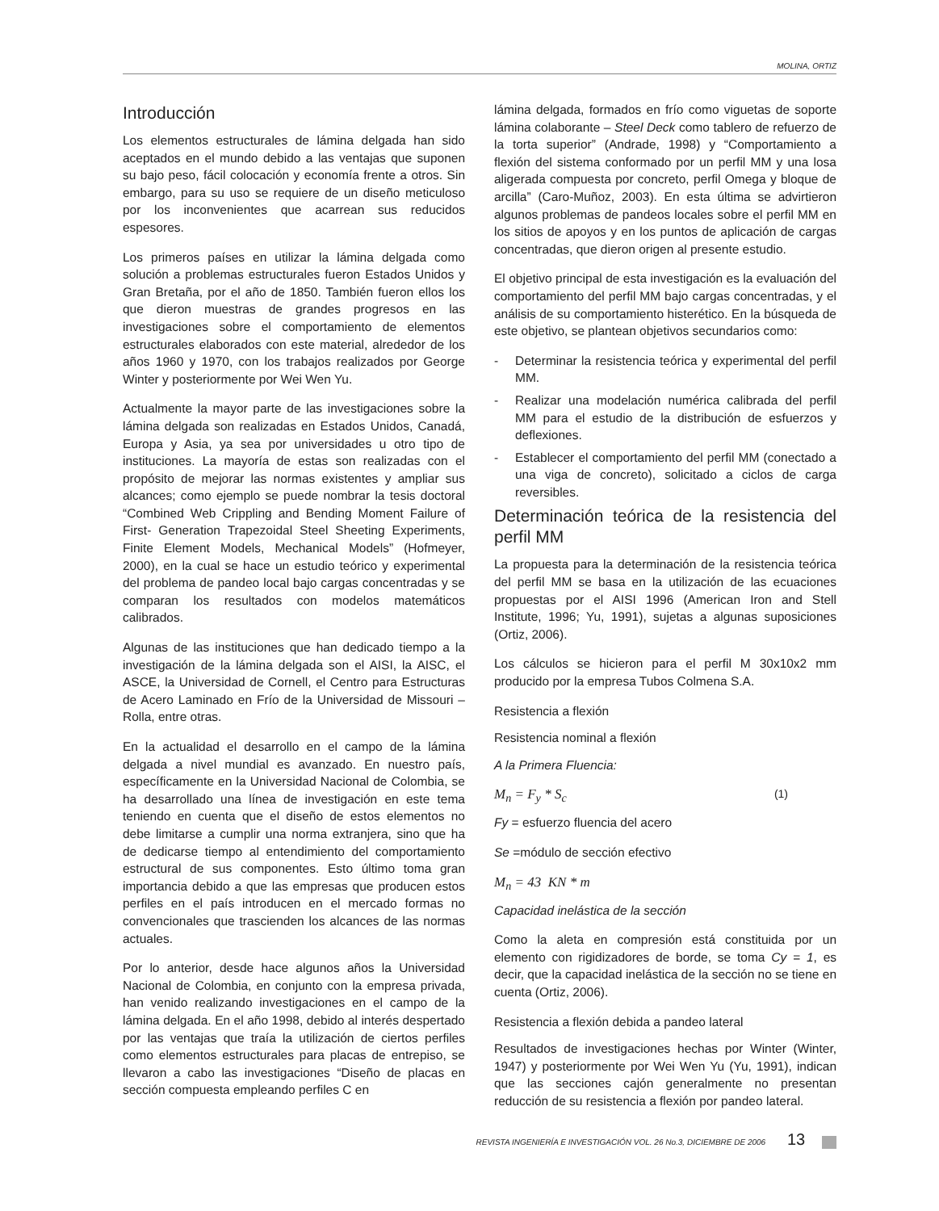MOLINA, ORTIZ
Introducción
Los elementos estructurales de lámina delgada han sido aceptados en el mundo debido a las ventajas que suponen su bajo peso, fácil colocación y economía frente a otros. Sin embargo, para su uso se requiere de un diseño meticuloso por los inconvenientes que acarrean sus reducidos espesores.
Los primeros países en utilizar la lámina delgada como solución a problemas estructurales fueron Estados Unidos y Gran Bretaña, por el año de 1850. También fueron ellos los que dieron muestras de grandes progresos en las investigaciones sobre el comportamiento de elementos estructurales elaborados con este material, alrededor de los años 1960 y 1970, con los trabajos realizados por George Winter y posteriormente por Wei Wen Yu.
Actualmente la mayor parte de las investigaciones sobre la lámina delgada son realizadas en Estados Unidos, Canadá, Europa y Asia, ya sea por universidades u otro tipo de instituciones. La mayoría de estas son realizadas con el propósito de mejorar las normas existentes y ampliar sus alcances; como ejemplo se puede nombrar la tesis doctoral “Combined Web Crippling and Bending Moment Failure of First- Generation Trapezoidal Steel Sheeting Experiments, Finite Element Models, Mechanical Models” (Hofmeyer, 2000), en la cual se hace un estudio teórico y experimental del problema de pandeo local bajo cargas concentradas y se comparan los resultados con modelos matemáticos calibrados.
Algunas de las instituciones que han dedicado tiempo a la investigación de la lámina delgada son el AISI, la AISC, el ASCE, la Universidad de Cornell, el Centro para Estructuras de Acero Laminado en Frío de la Universidad de Missouri – Rolla, entre otras.
En la actualidad el desarrollo en el campo de la lámina delgada a nivel mundial es avanzado. En nuestro país, específicamente en la Universidad Nacional de Colombia, se ha desarrollado una línea de investigación en este tema teniendo en cuenta que el diseño de estos elementos no debe limitarse a cumplir una norma extranjera, sino que ha de dedicarse tiempo al entendimiento del comportamiento estructural de sus componentes. Esto último toma gran importancia debido a que las empresas que producen estos perfiles en el país introducen en el mercado formas no convencionales que trascienden los alcances de las normas actuales.
Por lo anterior, desde hace algunos años la Universidad Nacional de Colombia, en conjunto con la empresa privada, han venido realizando investigaciones en el campo de la lámina delgada. En el año 1998, debido al interés despertado por las ventajas que traía la utilización de ciertos perfiles como elementos estructurales para placas de entrepiso, se llevaron a cabo las investigaciones “Diseño de placas en sección compuesta empleando perfiles C en
lámina delgada, formados en frío como viguetas de soporte lámina colaborante – Steel Deck como tablero de refuerzo de la torta superior” (Andrade, 1998) y “Comportamiento a flexión del sistema conformado por un perfil MM y una losa aligerada compuesta por concreto, perfil Omega y bloque de arcilla” (Caro-Muñoz, 2003). En esta última se advirtieron algunos problemas de pandeos locales sobre el perfil MM en los sitios de apoyos y en los puntos de aplicación de cargas concentradas, que dieron origen al presente estudio.
El objetivo principal de esta investigación es la evaluación del comportamiento del perfil MM bajo cargas concentradas, y el análisis de su comportamiento histerético. En la búsqueda de este objetivo, se plantean objetivos secundarios como:
- Determinar la resistencia teórica y experimental del perfil MM.
- Realizar una modelación numérica calibrada del perfil MM para el estudio de la distribución de esfuerzos y deflexiones.
- Establecer el comportamiento del perfil MM (conectado a una viga de concreto), solicitado a ciclos de carga reversibles.
Determinación teórica de la resistencia del perfil MM
La propuesta para la determinación de la resistencia teórica del perfil MM se basa en la utilización de las ecuaciones propuestas por el AISI 1996 (American Iron and Stell Institute, 1996; Yu, 1991), sujetas a algunas suposiciones (Ortiz, 2006).
Los cálculos se hicieron para el perfil M 30x10x2 mm producido por la empresa Tubos Colmena S.A.
Resistencia a flexión
Resistencia nominal a flexión
A la Primera Fluencia:
M<sub>n</sub> = F<sub>y</sub> * S<sub>c</sub> (1)
Fy = esfuerzo fluencia del acero
Se =módulo de sección efectivo
M<sub>n</sub> = 43 KN * m
Capacidad inelástica de la sección
Como la aleta en compresión está constituida por un elemento con rigidizadores de borde, se toma Cy = 1, es decir, que la capacidad inelástica de la sección no se tiene en cuenta (Ortiz, 2006).
Resistencia a flexión debida a pandeo lateral
Resultados de investigaciones hechas por Winter (Winter, 1947) y posteriormente por Wei Wen Yu (Yu, 1991), indican que las secciones cajón generalmente no presentan reducción de su resistencia a flexión por pandeo lateral.
REVISTA INGENIERÍA E INVESTIGACIÓN VOL. 26 No.3, DICIEMBRE DE 2006 13